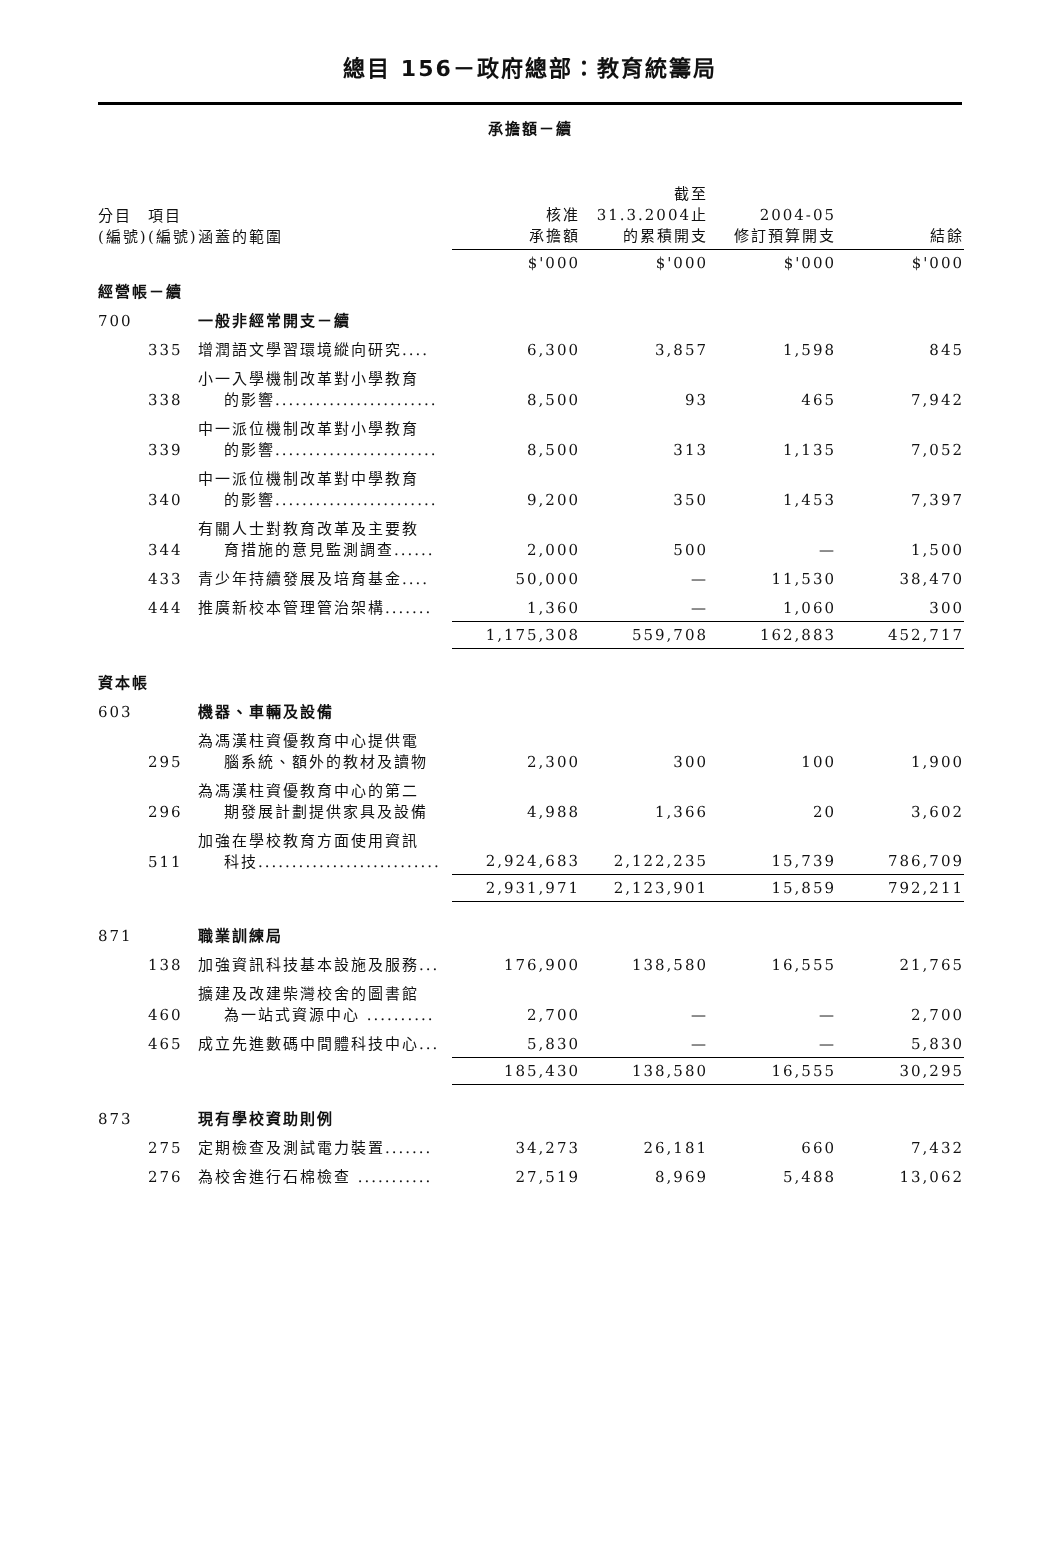總目 156－政府總部：教育統籌局
承擔額－續
| 分目 (編號) | 項目 (編號) | 涵蓋的範圍 | 核准 承擔額 | 截至 31.3.2004止 的累積開支 | 2004-05 修訂預算開支 | 結餘 |
| --- | --- | --- | --- | --- | --- | --- |
| | | | $'000 | $'000 | $'000 | $'000 |
| 經營帳－續 | | | | | | |
| 700 | | 一般非經常開支－續 | | | | |
| | 335 | 增潤語文學習環境縱向研究.... | 6,300 | 3,857 | 1,598 | 845 |
| | 338 | 小一入學機制改革對小學教育 的影響........................ | 8,500 | 93 | 465 | 7,942 |
| | 339 | 中一派位機制改革對小學教育 的影響........................ | 8,500 | 313 | 1,135 | 7,052 |
| | 340 | 中一派位機制改革對中學教育 的影響........................ | 9,200 | 350 | 1,453 | 7,397 |
| | 344 | 有關人士對教育改革及主要教 育措施的意見監測調查...... | 2,000 | 500 | — | 1,500 |
| | 433 | 青少年持續發展及培育基金.... | 50,000 | — | 11,530 | 38,470 |
| | 444 | 推廣新校本管理管治架構....... | 1,360 | — | 1,060 | 300 |
| | | | 1,175,308 | 559,708 | 162,883 | 452,717 |
| 資本帳 | | | | | | |
| 603 | | 機器、車輛及設備 | | | | |
| | 295 | 為馮漢柱資優教育中心提供電 腦系統、額外的教材及讀物 | 2,300 | 300 | 100 | 1,900 |
| | 296 | 為馮漢柱資優教育中心的第二 期發展計劃提供家具及設備 | 4,988 | 1,366 | 20 | 3,602 |
| | 511 | 加強在學校教育方面使用資訊 科技........................... | 2,924,683 | 2,122,235 | 15,739 | 786,709 |
| | | | 2,931,971 | 2,123,901 | 15,859 | 792,211 |
| 871 | | 職業訓練局 | | | | |
| | 138 | 加強資訊科技基本設施及服務... | 176,900 | 138,580 | 16,555 | 21,765 |
| | 460 | 擴建及改建柴灣校舍的圖書館 為一站式資源中心 .......... | 2,700 | — | — | 2,700 |
| | 465 | 成立先進數碼中間體科技中心... | 5,830 | — | — | 5,830 |
| | | | 185,430 | 138,580 | 16,555 | 30,295 |
| 873 | | 現有學校資助則例 | | | | |
| | 275 | 定期檢查及測試電力裝置....... | 34,273 | 26,181 | 660 | 7,432 |
| | 276 | 為校舍進行石棉檢查 ........... | 27,519 | 8,969 | 5,488 | 13,062 |